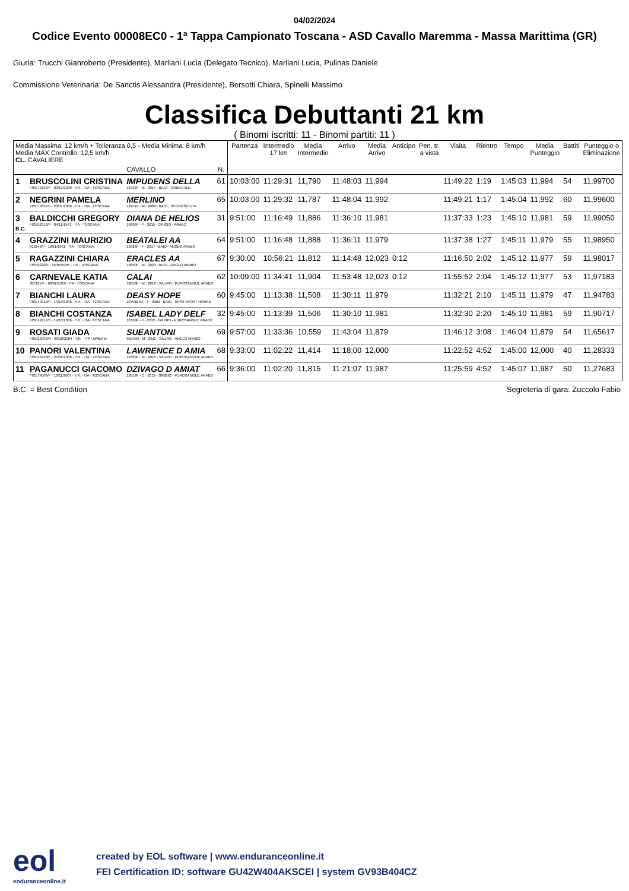04/02/2024
Codice Evento 00008EC0 - 1ª Tappa Campionato Toscana - ASD Cavallo Maremma - Massa Marittima (GR)
Giuria: Trucchi Gianroberto (Presidente), Marliani Lucia (Delegato Tecnico), Marliani Lucia, Pulinas Daniele
Commissione Veterinaria: De Sanctis Alessandra (Presidente), Bersotti Chiara, Spinelli Massimo
Classifica Debuttanti 21 km
( Binomi iscritti: 11 - Binomi partiti: 11 )
| Media Massima: 12 km/h + Tolleranza 0,5 - Media Minima: 8 km/h Media MAX Controllo: 12,5 km/h CL. CAVALIERE | | | | Partenza | Intermedio 17 km | Media Intermedio | Arrivo | Media Arrivo | Anticipo | Pen. tr. a vista | Visita | Rientro | Tempo | Media Punteggio | Battiti | Punteggio o Eliminazione |
| --- | --- | --- | --- | --- | --- | --- | --- | --- | --- | --- | --- | --- | --- | --- | --- | --- |
| | | CAVALLO | N. | | | | | | | | | | | | | |
| 1 | BRUSCOLINI CRISTINA FISE72135/F - 03/12/2008 - Y.R. - ITA - TOSCANA | IMPUDENS DELLA 15922F - M - 2014 - BAIO - ORIENTALE | 61 | 10:03:00 | 11:29:31 | 11,790 | 11:48:03 | 11,994 | | | 11:49:22 | 1:19 | 1:45:03 | 11,994 | 54 | 11,99700 |
| 2 | NEGRINI PAMELA FISE79337/F - 23/07/2008 - Y.R. - ITA - TOSCANA | MERLINO 19241F - M - 2008 - BAIO - SCONOSCIUTA | 65 | 10:03:00 | 11:29:32 | 11,787 | 11:48:04 | 11,992 | | | 11:49:21 | 1:17 | 1:45:04 | 11,992 | 60 | 11,99600 |
| 3 B.C. | BALDICCHI GREGORY FISE62913/F - 04/11/1971 - ITA - TOSCANA | DIANA DE HELIOS 19888F - F - 2015 - GRIGIO - ARABO | 31 | 9:51:00 | 11:16:49 | 11,886 | 11:36:10 | 11,981 | | | 11:37:33 | 1:23 | 1:45:10 | 11,981 | 59 | 11,99050 |
| 4 | GRAZZINI MAURIZIO 012249/F - 16/11/1961 - ITA - TOSCANA | BEATALEI AA 19526F - F - 2017 - BAIO - ANGLO ARABO | 64 | 9:51:00 | 11:16:48 | 11,888 | 11:36:11 | 11,979 | | | 11:37:38 | 1:27 | 1:45:11 | 11,979 | 55 | 11,98950 |
| 5 | RAGAZZINI CHIARA FISE8328/F - 15/05/1995 - ITA - TOSCANA | ERACLES AA 19890F - M - 2020 - BAIO - ANGLO ARABO | 67 | 9:30:00 | 10:56:21 | 11,812 | 11:14:48 | 12,023 | 0:12 | | 11:16:50 | 2:02 | 1:45:12 | 11,977 | 59 | 11,98017 |
| 6 | CARNEVALE KATIA 007127/F - 03/02/1969 - ITA - TOSCANA | CALAI 18818F - M - 2018 - SAURO - PUROSANGUE ARABO | 62 | 10:09:00 | 11:34:41 | 11,904 | 11:53:48 | 12,023 | 0:12 | | 11:55:52 | 2:04 | 1:45:12 | 11,977 | 53 | 11,97183 |
| 7 | BIANCHI LAURA FISE49918/F - 14/10/2006 - Y.R. - ITA - TOSCANA | DEASY HOPE 29701BXX - F - 2009 - BAIO - IRISH SPORT HORSE | 60 | 9:45:00 | 11:13:38 | 11,508 | 11:30:11 | 11,979 | | | 11:32:21 | 2:10 | 1:45:11 | 11,979 | 47 | 11,94783 |
| 8 | BIANCHI COSTANZA FISE49917/F - 14/10/2006 - Y.R. - ITA - TOSCANA | ISABEL LADY DELF 18399F - F - 2012 - GRIGIO - PUROSANGUE ARABO | 32 | 9:45:00 | 11:13:39 | 11,506 | 11:30:10 | 11,981 | | | 11:32:30 | 2:20 | 1:45:10 | 11,981 | 59 | 11,90717 |
| 9 | ROSATI GIADA FISE23936/R - 09/10/2004 - Y.R. - ITA - UMBRIA | SUEANTONI 05045N - M - 2011 - SAURO - ANGLO ARABO | 69 | 9:57:00 | 11:33:36 | 10,559 | 11:43:04 | 11,879 | | | 11:46:12 | 3:08 | 1:46:04 | 11,879 | 54 | 11,65617 |
| 10 | PANORI VALENTINA FISE48748/F - 27/06/2008 - Y.R. - ITA - TOSCANA | LAWRENCE D AMIA 19390F - M - 2018 - SAURO - PUROSANGUE ARABO | 68 | 9:33:00 | 11:02:22 | 11,414 | 11:18:00 | 12,000 | | | 11:22:52 | 4:52 | 1:45:00 | 12,000 | 40 | 11,28333 |
| 11 | PAGANUCCI GIACOMO FISE74504/F - 13/11/2007 - Y.R. - ITA - TOSCANA | DZIVAGO D AMIAT 19518F - C - 2019 - GRIGIO - PUROSANGUE ARABO | 66 | 9:36:00 | 11:02:20 | 11,815 | 11:21:07 | 11,987 | | | 11:25:59 | 4:52 | 1:45:07 | 11,987 | 50 | 11,27683 |
B.C. = Best Condition Segreteria di gara: Zuccolo Fabio
eol
enduranceonline.it
created by EOL software | www.enduranceonline.it
FEI Certification ID: software GU42W404AKSCEI | system GV93B404CZ